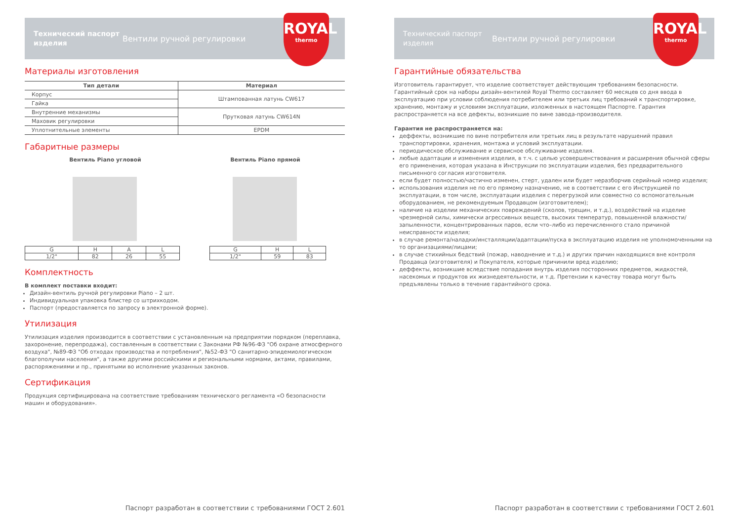Технический паспорт изделия
Вентили ручной регулировки
ROYAL
thermo
Материалы изготовления
| Тип детали | Материал |
| --- | --- |
| Корпус | Штампованная латунь CW617 |
| Гайка | |
| Внутренние механизмы | Прутковая латунь CW614N |
| Маховик регулировки | |
| Уплотнительные элементы | EPDM |
Габаритные размеры
Вентиль Piano угловой Вентиль Piano прямой
| G | H | A | L |
| 1/2" | 82 | 26 | 55 |
| G | H | L |
| 1/2" | 59 | 83 |
Комплектность
В комплект поставки входит:
Дизайн-вентиль ручной регулировки Piano – 2 шт.
Индивидуальная упаковка блистер со штрихкодом.
Паспорт (предоставляется по запросу в электронной форме).
Утилизация
Утилизация изделия производится в соответствии с установленным на предприятии порядком (переплавка, захоронение, перепродажа), составленным в соответствии с Законами РФ №96-ФЗ "Об охране атмосферного воздуха", №89-ФЗ "Об отходах производства и потребления", №52-ФЗ "О санитарно-эпидемиологическом благополучии населения", а также другими российскими и региональными нормами, актами, правилами, распоряжениями и пр., принятыми во исполнение указанных законов.
Сертификация
Продукция сертифицирована на соответствие требованиям технического регламента «О безопасности машин и оборудования».
Паспорт разработан в соответствии с требованиями ГОСТ 2.601
Технический паспорт изделия
Вентили ручной регулировки
ROYAL
thermo
Гарантийные обязательства
Изготовитель гарантирует, что изделие соответствует действующим требованиям безопасности. Гарантийный срок на наборы дизайн-вентилей Royal Thermo составляет 60 месяцев со дня ввода в эксплуатацию при условии соблюдения потребителем или третьих лиц требований к транспортировке, хранению, монтажу и условиям эксплуатации, изложенных в настоящем Паспорте. Гарантия распространяется на все дефекты, возникшие по вине завода-производителя.
Гарантия не распространяется на:
деффекты, возникшие по вине потребителя или третьих лиц в результате нарушений правил транспортировки, хранения, монтажа и условий эксплуатации.
периодическое обслуживание и сервисное обслуживание изделия.
любые адаптации и изменения изделия, в т.ч. с целью усовершенствования и расширения обычной сферы его применения, которая указана в Инструкции по эксплуатации изделия, без предварительного письменного согласия изготовителя.
если будет полностью/частично изменен, стерт, удален или будет неразборчив серийный номер изделия;
использования изделия не по его прямому назначению, не в соответствии с его Инструкцией по эксплуатации, в том числе, эксплуатации изделия с перегрузкой или совместно со вспомогательным оборудованием, не рекомендуемым Продавцом (изготовителем);
наличие на изделии механических повреждений (сколов, трещин, и т.д.), воздействий на изделие чрезмерной силы, химически агрессивных веществ, высоких температур, повышенной влажности/ запыленности, концентрированных паров, если что–либо из перечисленного стало причиной неисправности изделия;
в случае ремонта/наладки/инсталляции/адаптации/пуска в эксплуатацию изделия не уполномоченными на то организациями/лицами;
в случае стихийных бедствий (пожар, наводнение и т.д.) и других причин находящихся вне контроля Продавца (изготовителя) и Покупателя, которые причинили вред изделию;
деффекты, возникшие вследствие попадания внутрь изделия посторонних предметов, жидкостей, насекомых и продуктов их жизнедеятельности, и т.д. Претензии к качеству товара могут быть предъявлены только в течение гарантийного срока.
Паспорт разработан в соответствии с требованиями ГОСТ 2.601